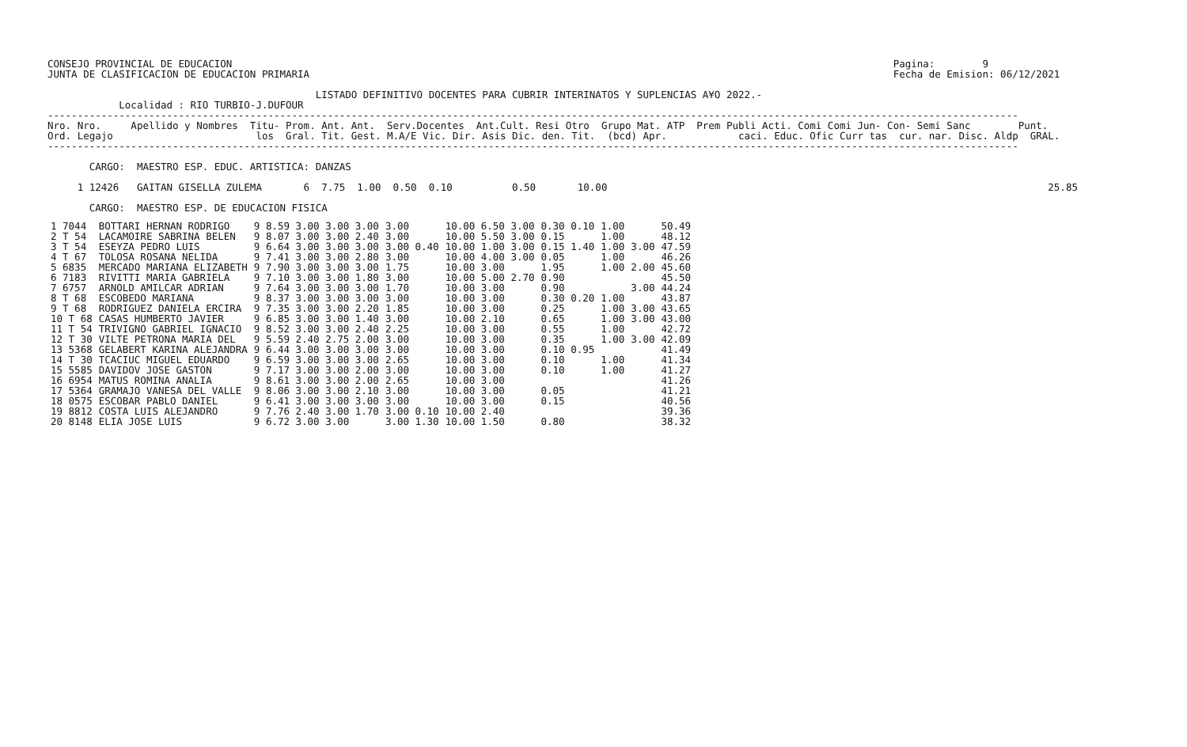CONSEJO PROVINCIAL DE EDUCACION                                                                                                               Pagina:        9
JUNTA DE CLASIFICACION DE EDUCACION PRIMARIA                                                                                                  Fecha de Emision: 06/12/2021

                                             LISTADO DEFINITIVO DOCENTES PARA CUBRIR INTERINATOS Y SUPLENCIAS A¥O 2022.-
            Localidad : RIO TURBIO-J.DUFOUR
-------------------------------------------------------------------------------------------------------------------------------------------------------------------
Nro. Nro.     Apellido y Nombres  Titu- Prom. Ant. Ant.  Serv.Docentes  Ant.Cult. Resi Otro  Grupo Mat. ATP  Prem Publi Acti. Comi Comi Jun- Con- Semi Sanc        Punt.
Ord. Legajo                        los  Gral. Tit. Gest. M.A/E Vic. Dir. Asis Dic. den. Tit.  (bcd) Apr.            caci. Educ. Ofic Curr tas  cur. nar. Disc. Aldp  GRAL.
-------------------------------------------------------------------------------------------------------------------------------------------------------------------

       CARGO:  MAESTRO ESP. EDUC. ARTISTICA: DANZAS

     1 12426   GAITAN GISELLA ZULEMA       6  7.75  1.00  0.50  0.10          0.50       10.00                                                                          25.85

       CARGO:  MAESTRO ESP. DE EDUCACION FISICA
| 1 7044 | BOTTARI HERNAN RODRIGO | 9 8.59 3.00 3.00 3.00 | 3.00 | 10.00 6.50 3.00 | 0.30 0.10 | 1.00 | | 50.49 |
| 2 T 54 | LACAMOIRE SABRINA BELEN | 9 8.07 3.00 3.00 2.40 | 3.00 | 10.00 5.50 3.00 | 0.15 | 1.00 | | 48.12 |
| 3 T 54 | ESEYZA PEDRO LUIS | 9 6.64 3.00 3.00 3.00 | 3.00 0.40 | 10.00 1.00 3.00 | 0.15 1.40 | 1.00 | 3.00 | 47.59 |
| 4 T 67 | TOLOSA ROSANA NELIDA | 9 7.41 3.00 3.00 2.80 | 3.00 | 10.00 4.00 3.00 | 0.05 | 1.00 | | 46.26 |
| 5 6835 | MERCADO MARIANA ELIZABETH | 9 7.90 3.00 3.00 3.00 | 1.75 | 10.00 3.00 | 1.95 | 1.00 | 2.00 | 45.60 |
| 6 7183 | RIVITTI MARIA GABRIELA | 9 7.10 3.00 3.00 1.80 | 3.00 | 10.00 5.00 2.70 | 0.90 | | | 45.50 |
| 7 6757 | ARNOLD AMILCAR ADRIAN | 9 7.64 3.00 3.00 3.00 | 1.70 | 10.00 3.00 | 0.90 | | 3.00 | 44.24 |
| 8 T 68 | ESCOBEDO MARIANA | 9 8.37 3.00 3.00 3.00 | 3.00 | 10.00 3.00 | 0.30 0.20 | 1.00 | | 43.87 |
| 9 T 68 | RODRIGUEZ DANIELA ERCIRA | 9 7.35 3.00 3.00 2.20 | 1.85 | 10.00 3.00 | 0.25 | 1.00 | 3.00 | 43.65 |
| 10 T 68 | CASAS HUMBERTO JAVIER | 9 6.85 3.00 3.00 1.40 | 3.00 | 10.00 2.10 | 0.65 | 1.00 | 3.00 | 43.00 |
| 11 T 54 | TRIVIGNO GABRIEL IGNACIO | 9 8.52 3.00 3.00 2.40 | 2.25 | 10.00 3.00 | 0.55 | 1.00 | | 42.72 |
| 12 T 30 | VILTE PETRONA MARIA DEL | 9 5.59 2.40 2.75 2.00 | 3.00 | 10.00 3.00 | 0.35 | 1.00 | 3.00 | 42.09 |
| 13 5368 | GELABERT KARINA ALEJANDRA | 9 6.44 3.00 3.00 3.00 | 3.00 | 10.00 3.00 | 0.10 0.95 | | | 41.49 |
| 14 T 30 | TCACIUC MIGUEL EDUARDO | 9 6.59 3.00 3.00 3.00 | 2.65 | 10.00 3.00 | 0.10 | 1.00 | | 41.34 |
| 15 5585 | DAVIDOV JOSE GASTON | 9 7.17 3.00 3.00 2.00 | 3.00 | 10.00 3.00 | 0.10 | 1.00 | | 41.27 |
| 16 6954 | MATUS ROMINA ANALIA | 9 8.61 3.00 3.00 2.00 | 2.65 | 10.00 3.00 | | | | 41.26 |
| 17 5364 | GRAMAJO VANESA DEL VALLE | 9 8.06 3.00 3.00 2.10 | 3.00 | 10.00 3.00 | 0.05 | | | 41.21 |
| 18 0575 | ESCOBAR PABLO DANIEL | 9 6.41 3.00 3.00 3.00 | 3.00 | 10.00 3.00 | 0.15 | | | 40.56 |
| 19 8812 | COSTA LUIS ALEJANDRO | 9 7.76 2.40 3.00 1.70 | 3.00 0.10 | 10.00 2.40 | | | | 39.36 |
| 20 8148 | ELIA JOSE LUIS | 9 6.72 3.00 3.00 | 3.00 1.30 | 10.00 1.50 | 0.80 | | | 38.32 |